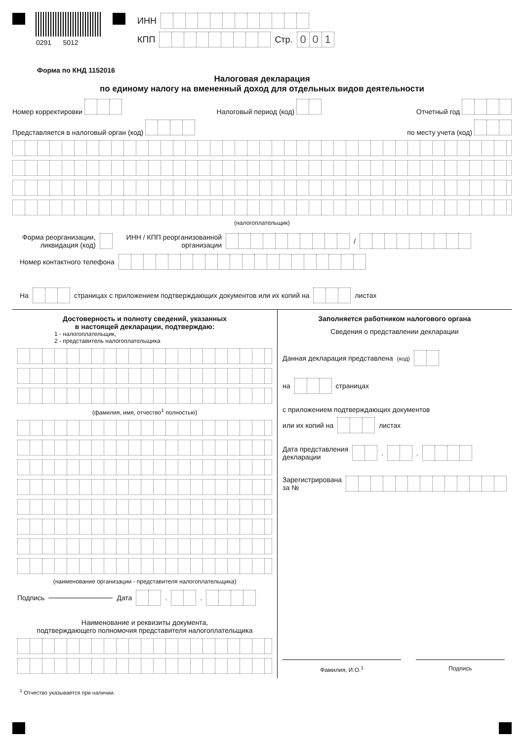0291 5012
ИНН
КПП Стр. 001
Форма по КНД 1152016
Налоговая декларация
по единому налогу на вмененный доход для отдельных видов деятельности
Номер корректировки Налоговый период (код) Отчетный год
Представляется в налоговый орган (код) по месту учета (код)
(налогоплательщик)
Форма реорганизации,
ликвидация (код) ИНН / КПП реорганизованной
организации /
Номер контактного телефона
На страницах с приложением подтверждающих документов или их копий на листах
Достоверность и полноту сведений, указанных
в настоящей декларации, подтверждаю:
1 - налогоплательщик,
2 - представитель налогоплательщика
(фамилия, имя, отчество<sup>1</sup> полностью)
(наименование организации - представителя налогоплательщика)
Подпись Дата . .
Наименование и реквизиты документа,
подтверждающего полномочия представителя налогоплательщика
Заполняется работником налогового органа
Сведения о представлении декларации
Данная декларация представлена (код)
на страницах
с приложением подтверждающих документов
или их копий на листах
Дата представления
декларации . .
Зарегистрирована
за №
Фамилия, И.О.<sup>1</sup> Подпись
<sup>1</sup> Отчество указывается при наличии.